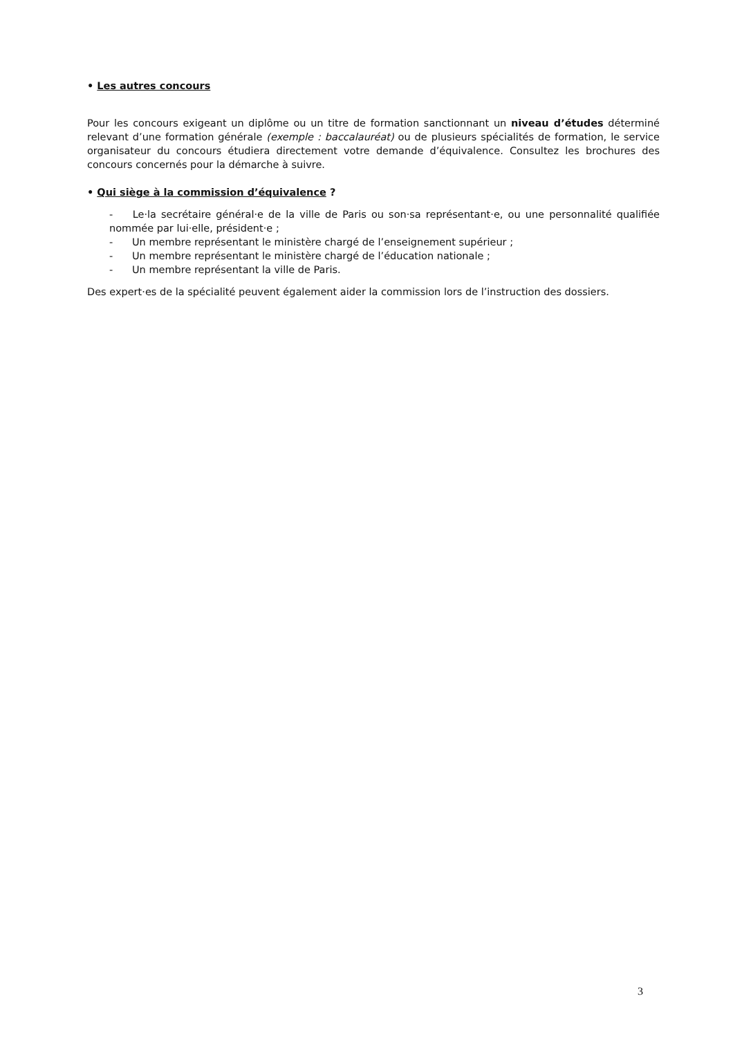• Les autres concours
Pour les concours exigeant un diplôme ou un titre de formation sanctionnant un niveau d’études déterminé relevant d’une formation générale (exemple : baccalauréat) ou de plusieurs spécialités de formation, le service organisateur du concours étudiera directement votre demande d’équivalence. Consultez les brochures des concours concernés pour la démarche à suivre.
• Qui siège à la commission d’équivalence ?
- Le·la secrétaire général·e de la ville de Paris ou son·sa représentant·e, ou une personnalité qualifiée nommée par lui·elle, président·e ;
- Un membre représentant le ministère chargé de l’enseignement supérieur ;
- Un membre représentant le ministère chargé de l’éducation nationale ;
- Un membre représentant la ville de Paris.
Des expert·es de la spécialité peuvent également aider la commission lors de l’instruction des dossiers.
3